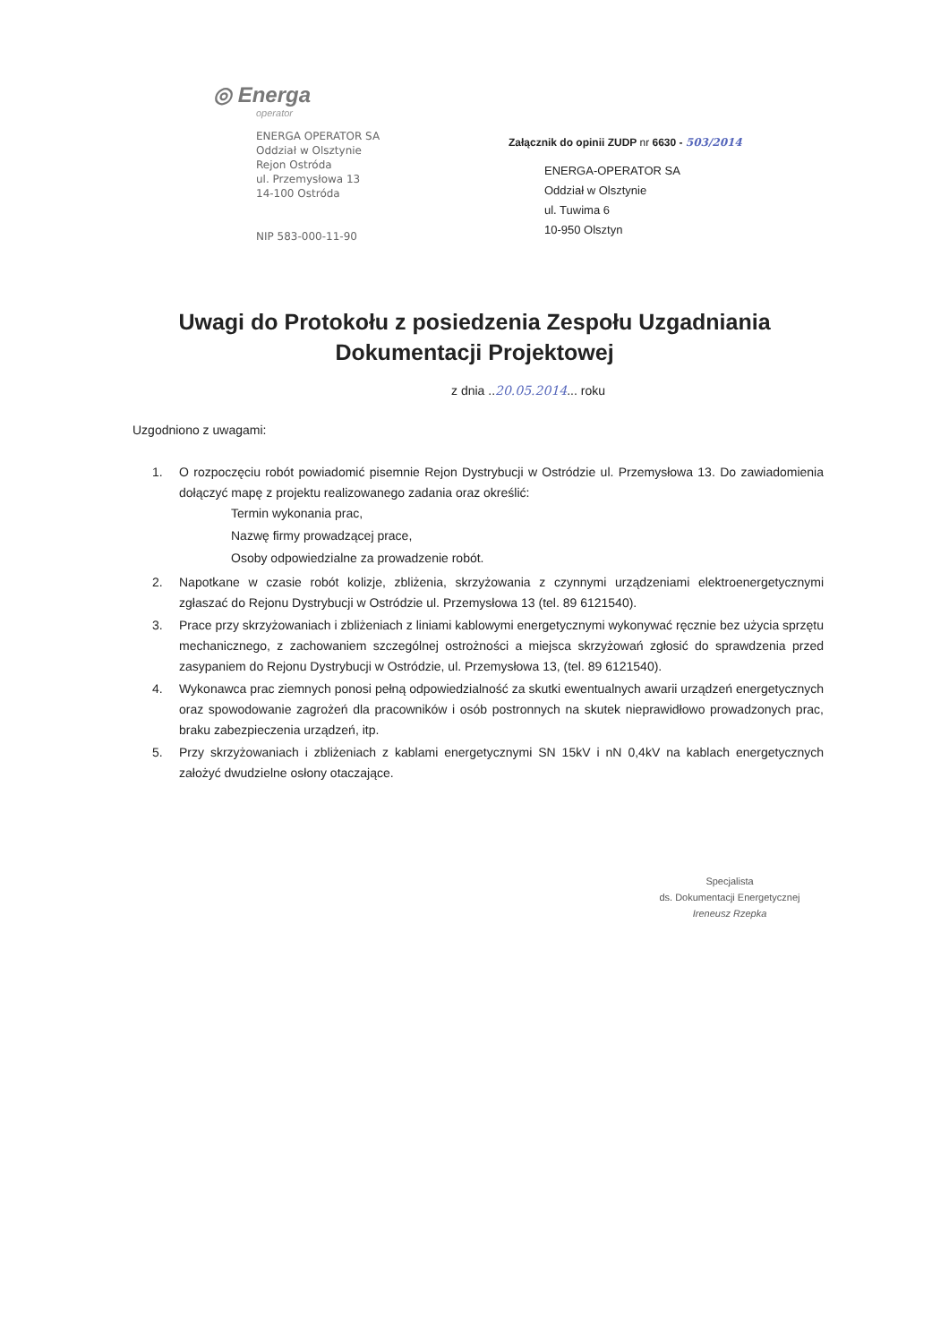◎ Energa
operator
ENERGA OPERATOR SA
Oddział w Olsztynie
Rejon Ostróda
ul. Przemysłowa 13
14-100 Ostróda
NIP 583-000-11-90
Załącznik do opinii ZUDP nr 6630 - 503/2014
ENERGA-OPERATOR SA
Oddział w Olsztynie
ul. Tuwima 6
10-950 Olsztyn
Uwagi do Protokołu z posiedzenia Zespołu Uzgadniania
Dokumentacji Projektowej
z dnia ..20.05.2014... roku
Uzgodniono z uwagami:
1. O rozpoczęciu robót powiadomić pisemnie Rejon Dystrybucji w Ostródzie ul. Przemysłowa 13. Do zawiadomienia dołączyć mapę z projektu realizowanego zadania oraz określić:
Termin wykonania prac,
Nazwę firmy prowadzącej prace,
Osoby odpowiedzialne za prowadzenie robót.
2. Napotkane w czasie robót kolizje, zbliżenia, skrzyżowania z czynnymi urządzeniami elektroenergetycznymi zgłaszać do Rejonu Dystrybucji w Ostródzie ul. Przemysłowa 13 (tel. 89 6121540).
3. Prace przy skrzyżowaniach i zbliżeniach z liniami kablowymi energetycznymi wykonywać ręcznie bez użycia sprzętu mechanicznego, z zachowaniem szczególnej ostrożności a miejsca skrzyżowań zgłosić do sprawdzenia przed zasypaniem do Rejonu Dystrybucji w Ostródzie, ul. Przemysłowa 13, (tel. 89 6121540).
4. Wykonawca prac ziemnych ponosi pełną odpowiedzialność za skutki ewentualnych awarii urządzeń energetycznych oraz spowodowanie zagrożeń dla pracowników i osób postronnych na skutek nieprawidłowo prowadzonych prac, braku zabezpieczenia urządzeń, itp.
5. Przy skrzyżowaniach i zbliżeniach z kablami energetycznymi SN 15kV i nN 0,4kV na kablach energetycznych założyć dwudzielne osłony otaczające.
Specjalista
ds. Dokumentacji Energetycznej
Ireneusz Rzepka